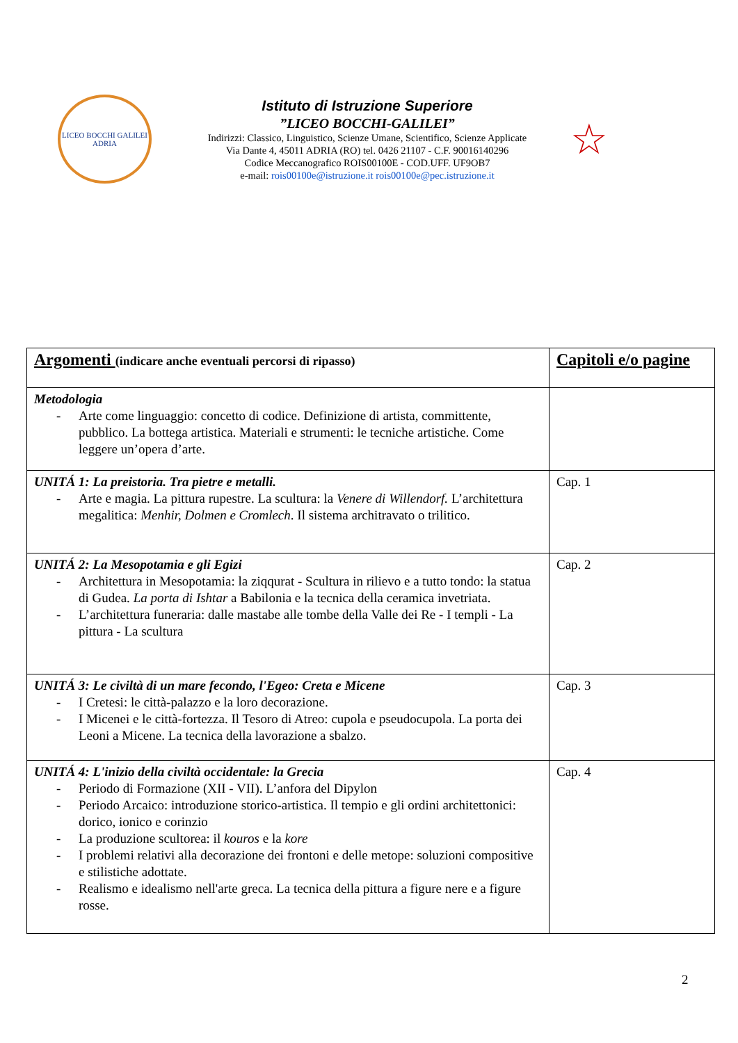LICEO BOCCHI GALILEI
ADRIA
Istituto di Istruzione Superiore
”LICEO BOCCHI-GALILEI”
Indirizzi: Classico, Linguistico, Scienze Umane, Scientifico, Scienze Applicate
Via Dante 4, 45011 ADRIA (RO) tel. 0426 21107 - C.F. 90016140296
Codice Meccanografico ROIS00100E - COD.UFF. UF9OB7
e-mail: rois00100e@istruzione.it rois00100e@pec.istruzione.it
☆
| Argomenti (indicare anche eventuali percorsi di ripasso) | Capitoli e/o pagine |
| --- | --- |
| Metodologia - Arte come linguaggio: concetto di codice. Definizione di artista, committente, pubblico. La bottega artistica. Materiali e strumenti: le tecniche artistiche. Come leggere un’opera d’arte. | |
| UNITÁ 1: La preistoria. Tra pietre e metalli. - Arte e magia. La pittura rupestre. La scultura: la Venere di Willendorf. L’architettura megalitica: Menhir, Dolmen e Cromlech . Il sistema architravato o trilitico. | Cap. 1 |
| UNITÁ 2: La Mesopotamia e gli Egizi - Architettura in Mesopotamia: la ziqqurat - Scultura in rilievo e a tutto tondo: la statua di Gudea. La porta di Ishtar a Babilonia e la tecnica della ceramica invetriata. - L’architettura funeraria: dalle mastabe alle tombe della Valle dei Re - I templi - La pittura - La scultura | Cap. 2 |
| UNITÁ 3: Le civiltà di un mare fecondo, l'Egeo: Creta e Micene - I Cretesi: le città-palazzo e la loro decorazione. - I Micenei e le città-fortezza. Il Tesoro di Atreo: cupola e pseudocupola. La porta dei Leoni a Micene. La tecnica della lavorazione a sbalzo. | Cap. 3 |
| UNITÁ 4: L'inizio della civiltà occidentale: la Grecia - Periodo di Formazione (XII - VII). L’anfora del Dipylon - Periodo Arcaico: introduzione storico-artistica. Il tempio e gli ordini architettonici: dorico, ionico e corinzio - La produzione scultorea: il kouros e la kore - I problemi relativi alla decorazione dei frontoni e delle metope: soluzioni compositive e stilistiche adottate. - Realismo e idealismo nell'arte greca. La tecnica della pittura a figure nere e a figure rosse. | Cap. 4 |
2